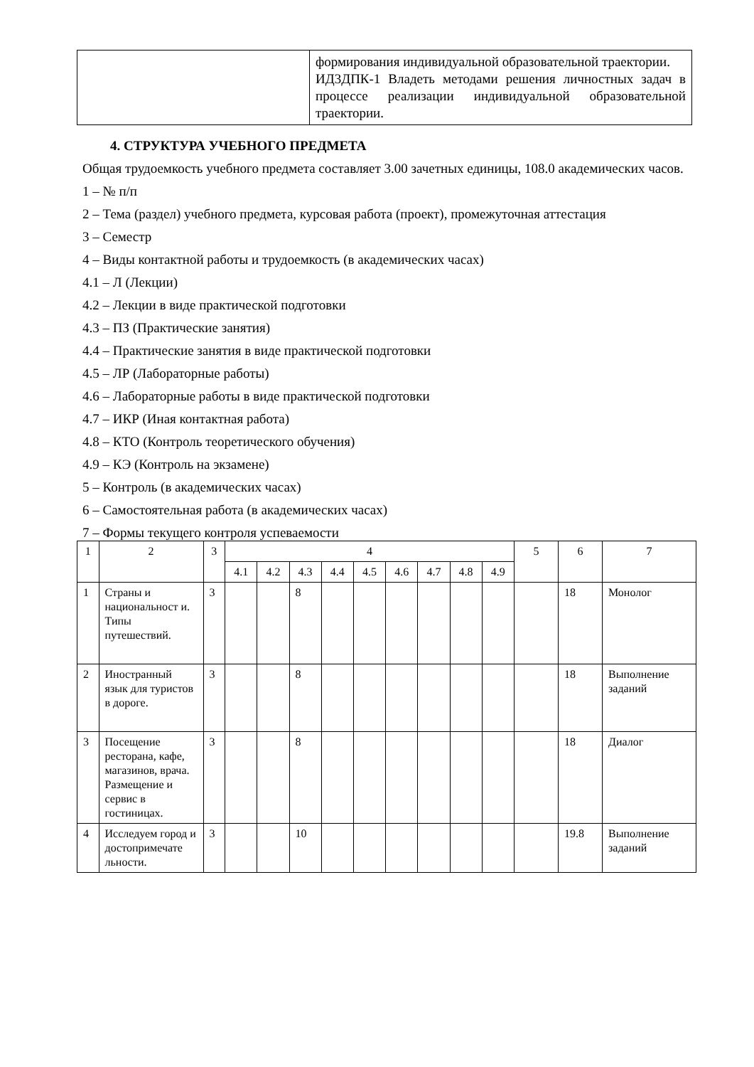| | формирования индивидуальной образовательной траектории. ИД3ДПК-1 Владеть методами решения личностных задач в процессе реализации индивидуальной образовательной траектории. |
4. СТРУКТУРА УЧЕБНОГО ПРЕДМЕТА
Общая трудоемкость учебного предмета составляет 3.00 зачетных единицы, 108.0 академических часов.
1 – № п/п
2 – Тема (раздел) учебного предмета, курсовая работа (проект), промежуточная аттестация
3 – Семестр
4 – Виды контактной работы и трудоемкость (в академических часах)
4.1 – Л (Лекции)
4.2 – Лекции в виде практической подготовки
4.3 – ПЗ (Практические занятия)
4.4 – Практические занятия в виде практической подготовки
4.5 – ЛР (Лабораторные работы)
4.6 – Лабораторные работы в виде практической подготовки
4.7 – ИКР (Иная контактная работа)
4.8 – КТО (Контроль теоретического обучения)
4.9 – КЭ (Контроль на экзамене)
5 – Контроль (в академических часах)
6 – Самостоятельная работа (в академических часах)
7 – Формы текущего контроля успеваемости
| 1 | 2 | 3 | 4 | | | | | | | | | 5 | 6 | 7 |
| --- | --- | --- | --- | --- | --- | --- | --- | --- | --- | --- | --- | --- | --- | --- |
| | | | 4.1 | 4.2 | 4.3 | 4.4 | 4.5 | 4.6 | 4.7 | 4.8 | 4.9 | | | |
| 1 | Страны и национальност и. Типы путешествий. | 3 | | | 8 | | | | | | | | 18 | Монолог |
| 2 | Иностранный язык для туристов в дороге. | 3 | | | 8 | | | | | | | | 18 | Выполнение заданий |
| 3 | Посещение ресторана, кафе, магазинов, врача. Размещение и сервис в гостиницах. | 3 | | | 8 | | | | | | | | 18 | Диалог |
| 4 | Исследуем город и достопримечате льности. | 3 | | | 10 | | | | | | | | 19.8 | Выполнение заданий |